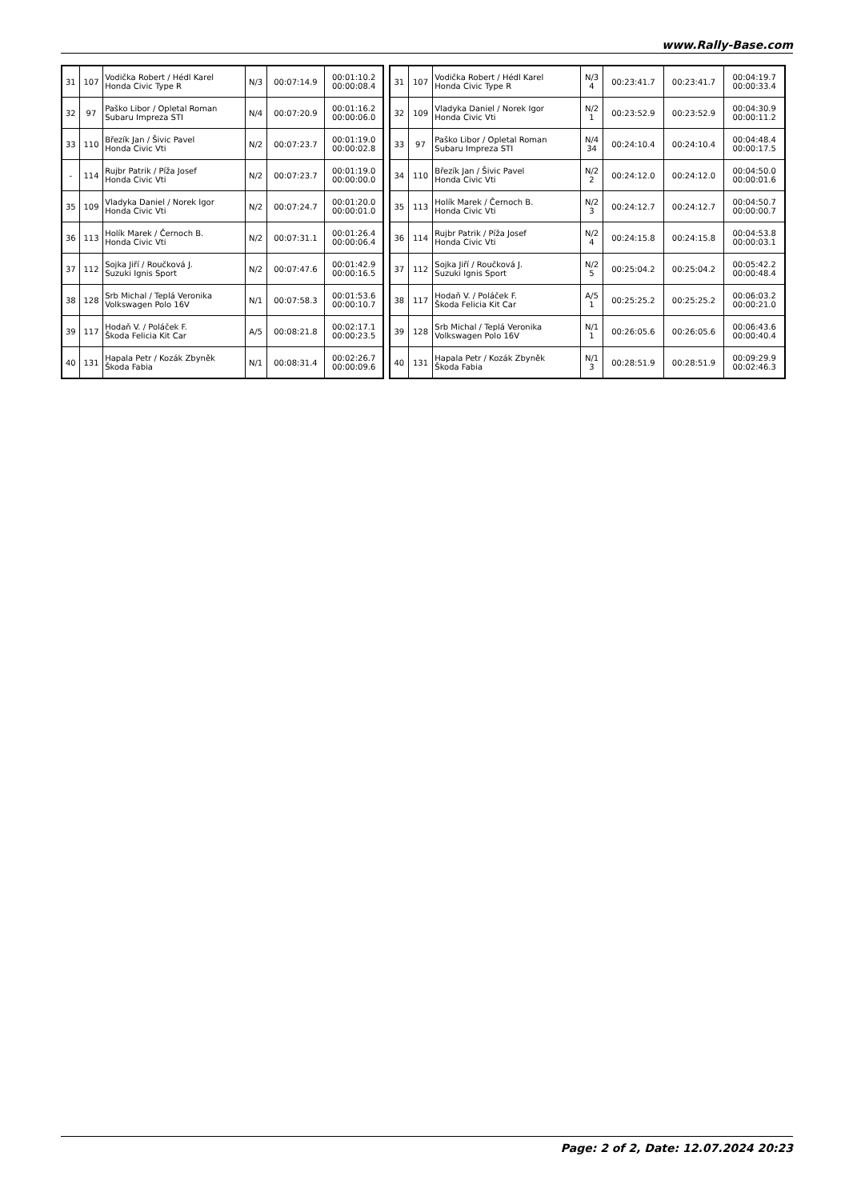www.Rally-Base.com
| 31 | 107 | Vodička Robert / Hédl Karel Honda Civic Type R | N/3 | 00:07:14.9 | 00:01:10.2 00:00:08.4 |
| 32 | 97 | Paško Libor / Opletal Roman Subaru Impreza STI | N/4 | 00:07:20.9 | 00:01:16.2 00:00:06.0 |
| 33 | 110 | Březík Jan / Šivic Pavel Honda Civic Vti | N/2 | 00:07:23.7 | 00:01:19.0 00:00:02.8 |
| - | 114 | Rujbr Patrik / Píža Josef Honda Civic Vti | N/2 | 00:07:23.7 | 00:01:19.0 00:00:00.0 |
| 35 | 109 | Vladyka Daniel / Norek Igor Honda Civic Vti | N/2 | 00:07:24.7 | 00:01:20.0 00:00:01.0 |
| 36 | 113 | Holík Marek / Černoch B. Honda Civic Vti | N/2 | 00:07:31.1 | 00:01:26.4 00:00:06.4 |
| 37 | 112 | Sojka Jiří / Roučková J. Suzuki Ignis Sport | N/2 | 00:07:47.6 | 00:01:42.9 00:00:16.5 |
| 38 | 128 | Srb Michal / Teplá Veronika Volkswagen Polo 16V | N/1 | 00:07:58.3 | 00:01:53.6 00:00:10.7 |
| 39 | 117 | Hodaň V. / Poláček F. Škoda Felicia Kit Car | A/5 | 00:08:21.8 | 00:02:17.1 00:00:23.5 |
| 40 | 131 | Hapala Petr / Kozák Zbyněk Škoda Fabia | N/1 | 00:08:31.4 | 00:02:26.7 00:00:09.6 |
| 31 | 107 | Vodička Robert / Hédl Karel Honda Civic Type R | N/3 4 | 00:23:41.7 | 00:23:41.7 | 00:04:19.7 00:00:33.4 |
| 32 | 109 | Vladyka Daniel / Norek Igor Honda Civic Vti | N/2 1 | 00:23:52.9 | 00:23:52.9 | 00:04:30.9 00:00:11.2 |
| 33 | 97 | Paško Libor / Opletal Roman Subaru Impreza STI | N/4 34 | 00:24:10.4 | 00:24:10.4 | 00:04:48.4 00:00:17.5 |
| 34 | 110 | Březík Jan / Šivic Pavel Honda Civic Vti | N/2 2 | 00:24:12.0 | 00:24:12.0 | 00:04:50.0 00:00:01.6 |
| 35 | 113 | Holík Marek / Černoch B. Honda Civic Vti | N/2 3 | 00:24:12.7 | 00:24:12.7 | 00:04:50.7 00:00:00.7 |
| 36 | 114 | Rujbr Patrik / Píža Josef Honda Civic Vti | N/2 4 | 00:24:15.8 | 00:24:15.8 | 00:04:53.8 00:00:03.1 |
| 37 | 112 | Sojka Jiří / Roučková J. Suzuki Ignis Sport | N/2 5 | 00:25:04.2 | 00:25:04.2 | 00:05:42.2 00:00:48.4 |
| 38 | 117 | Hodaň V. / Poláček F. Škoda Felicia Kit Car | A/5 1 | 00:25:25.2 | 00:25:25.2 | 00:06:03.2 00:00:21.0 |
| 39 | 128 | Srb Michal / Teplá Veronika Volkswagen Polo 16V | N/1 1 | 00:26:05.6 | 00:26:05.6 | 00:06:43.6 00:00:40.4 |
| 40 | 131 | Hapala Petr / Kozák Zbyněk Škoda Fabia | N/1 3 | 00:28:51.9 | 00:28:51.9 | 00:09:29.9 00:02:46.3 |
Page: 2 of 2, Date: 12.07.2024 20:23